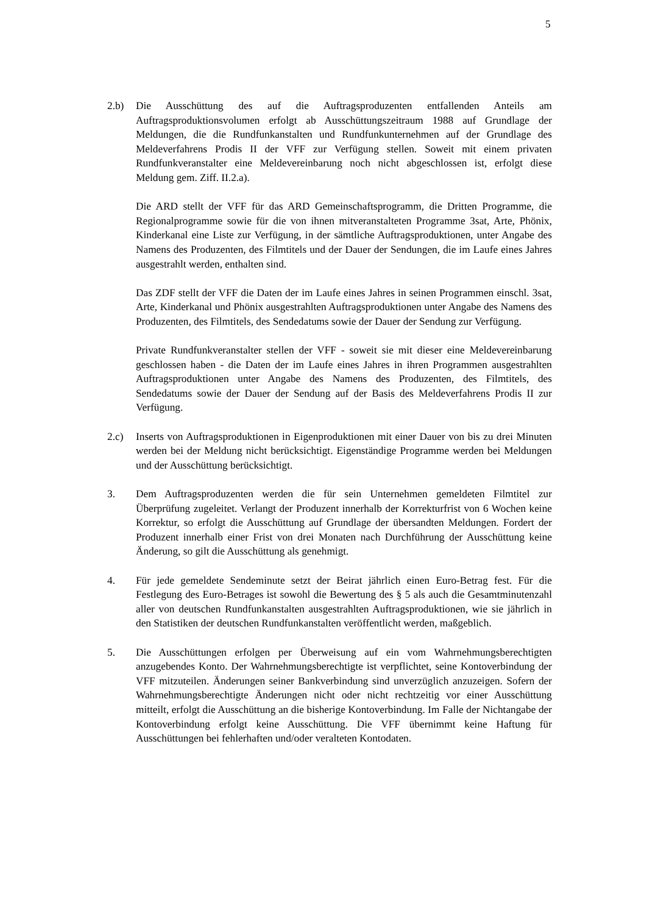5
2.b) Die Ausschüttung des auf die Auftragsproduzenten entfallenden Anteils am Auftragsproduktionsvolumen erfolgt ab Ausschüttungszeitraum 1988 auf Grundlage der Meldungen, die die Rundfunkanstalten und Rundfunkunternehmen auf der Grundlage des Meldeverfahrens Prodis II der VFF zur Verfügung stellen. Soweit mit einem privaten Rundfunkveranstalter eine Meldevereinbarung noch nicht abgeschlossen ist, erfolgt diese Meldung gem. Ziff. II.2.a).
Die ARD stellt der VFF für das ARD Gemeinschaftsprogramm, die Dritten Programme, die Regionalprogramme sowie für die von ihnen mitveranstalteten Programme 3sat, Arte, Phönix, Kinderkanal eine Liste zur Verfügung, in der sämtliche Auftragsproduktionen, unter Angabe des Namens des Produzenten, des Filmtitels und der Dauer der Sendungen, die im Laufe eines Jahres ausgestrahlt werden, enthalten sind.
Das ZDF stellt der VFF die Daten der im Laufe eines Jahres in seinen Programmen einschl. 3sat, Arte, Kinderkanal und Phönix ausgestrahlten Auftragsproduktionen unter Angabe des Namens des Produzenten, des Filmtitels, des Sendedatums sowie der Dauer der Sendung zur Verfügung.
Private Rundfunkveranstalter stellen der VFF - soweit sie mit dieser eine Meldevereinbarung geschlossen haben - die Daten der im Laufe eines Jahres in ihren Programmen ausgestrahlten Auftragsproduktionen unter Angabe des Namens des Produzenten, des Filmtitels, des Sendedatums sowie der Dauer der Sendung auf der Basis des Meldeverfahrens Prodis II zur Verfügung.
2.c) Inserts von Auftragsproduktionen in Eigenproduktionen mit einer Dauer von bis zu drei Minuten werden bei der Meldung nicht berücksichtigt. Eigenständige Programme werden bei Meldungen und der Ausschüttung berücksichtigt.
3. Dem Auftragsproduzenten werden die für sein Unternehmen gemeldeten Filmtitel zur Überprüfung zugeleitet. Verlangt der Produzent innerhalb der Korrekturfrist von 6 Wochen keine Korrektur, so erfolgt die Ausschüttung auf Grundlage der übersandten Meldungen. Fordert der Produzent innerhalb einer Frist von drei Monaten nach Durchführung der Ausschüttung keine Änderung, so gilt die Ausschüttung als genehmigt.
4. Für jede gemeldete Sendeminute setzt der Beirat jährlich einen Euro-Betrag fest. Für die Festlegung des Euro-Betrages ist sowohl die Bewertung des § 5 als auch die Gesamtminutenzahl aller von deutschen Rundfunkanstalten ausgestrahlten Auftragsproduktionen, wie sie jährlich in den Statistiken der deutschen Rundfunkanstalten veröffentlicht werden, maßgeblich.
5. Die Ausschüttungen erfolgen per Überweisung auf ein vom Wahrnehmungsberechtigten anzugebendes Konto. Der Wahrnehmungsberechtigte ist verpflichtet, seine Kontoverbindung der VFF mitzuteilen. Änderungen seiner Bankverbindung sind unverzüglich anzuzeigen. Sofern der Wahrnehmungsberechtigte Änderungen nicht oder nicht rechtzeitig vor einer Ausschüttung mitteilt, erfolgt die Ausschüttung an die bisherige Kontoverbindung. Im Falle der Nichtangabe der Kontoverbindung erfolgt keine Ausschüttung. Die VFF übernimmt keine Haftung für Ausschüttungen bei fehlerhaften und/oder veralteten Kontodaten.